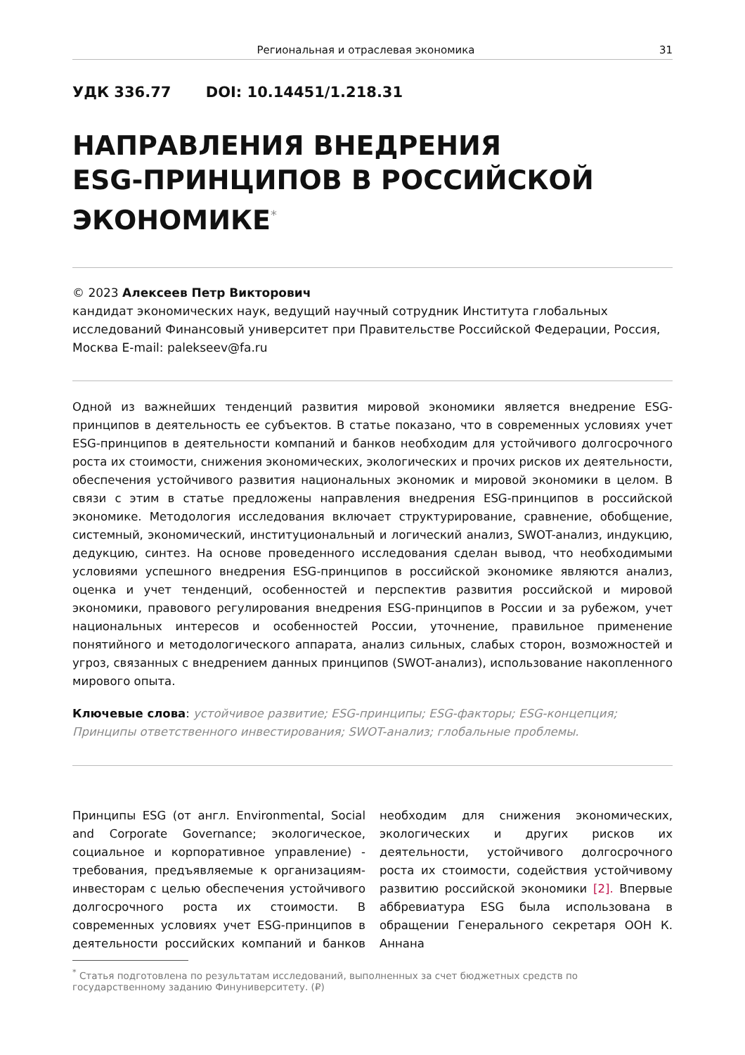Региональная и отраслевая экономика 31
УДК 336.77 DOI: 10.14451/1.218.31
НАПРАВЛЕНИЯ ВНЕДРЕНИЯ
ESG-ПРИНЦИПОВ В РОССИЙСКОЙ
ЭКОНОМИКЕ<sup>*</sup>
© 2023 Алексеев Петр Викторович
кандидат экономических наук, ведущий научный сотрудник Института глобальных исследований Финансовый университет при Правительстве Российской Федерации, Россия, Москва E-mail: palekseev@fa.ru
Одной из важнейших тенденций развития мировой экономики является внедрение ESG-принципов в деятельность ее субъектов. В статье показано, что в современных условиях учет ESG-принципов в деятельности компаний и банков необходим для устойчивого долгосрочного роста их стоимости, снижения экономических, экологических и прочих рисков их деятельности, обеспечения устойчивого развития национальных экономик и мировой экономики в целом. В связи с этим в статье предложены направления внедрения ESG-принципов в российской экономике. Методология исследования включает структурирование, сравнение, обобщение, системный, экономический, институциональный и логический анализ, SWOT-анализ, индукцию, дедукцию, синтез. На основе проведенного исследования сделан вывод, что необходимыми условиями успешного внедрения ESG-принципов в российской экономике являются анализ, оценка и учет тенденций, особенностей и перспектив развития российской и мировой экономики, правового регулирования внедрения ESG-принципов в России и за рубежом, учет национальных интересов и особенностей России, уточнение, правильное применение понятийного и методологического аппарата, анализ сильных, слабых сторон, возможностей и угроз, связанных с внедрением данных принципов (SWOT-анализ), использование накопленного мирового опыта.
Ключевые слова: устойчивое развитие; ESG-принципы; ESG-факторы; ESG-концепция; Принципы ответственного инвестирования; SWOT-анализ; глобальные проблемы.
Принципы ESG (от англ. Environmental, Social and Corporate Governance; экологическое, социальное и корпоративное управление) - требования, предъявляемые к организациям-инвесторам с целью обеспечения устойчивого долгосрочного роста их стоимости. В современных условиях учет ESG-принципов в деятельности российских компаний и банков необходим для снижения экономических, экологических и других рисков их деятельности, устойчивого долгосрочного роста их стоимости, содействия устойчивому развитию российской экономики [2]. Впервые аббревиатура ESG была использована в обращении Генерального секретаря ООН К. Аннана
<sup>*</sup> Статья подготовлена по результатам исследований, выполненных за счет бюджетных средств по государственному заданию Финуниверситету. (₽)